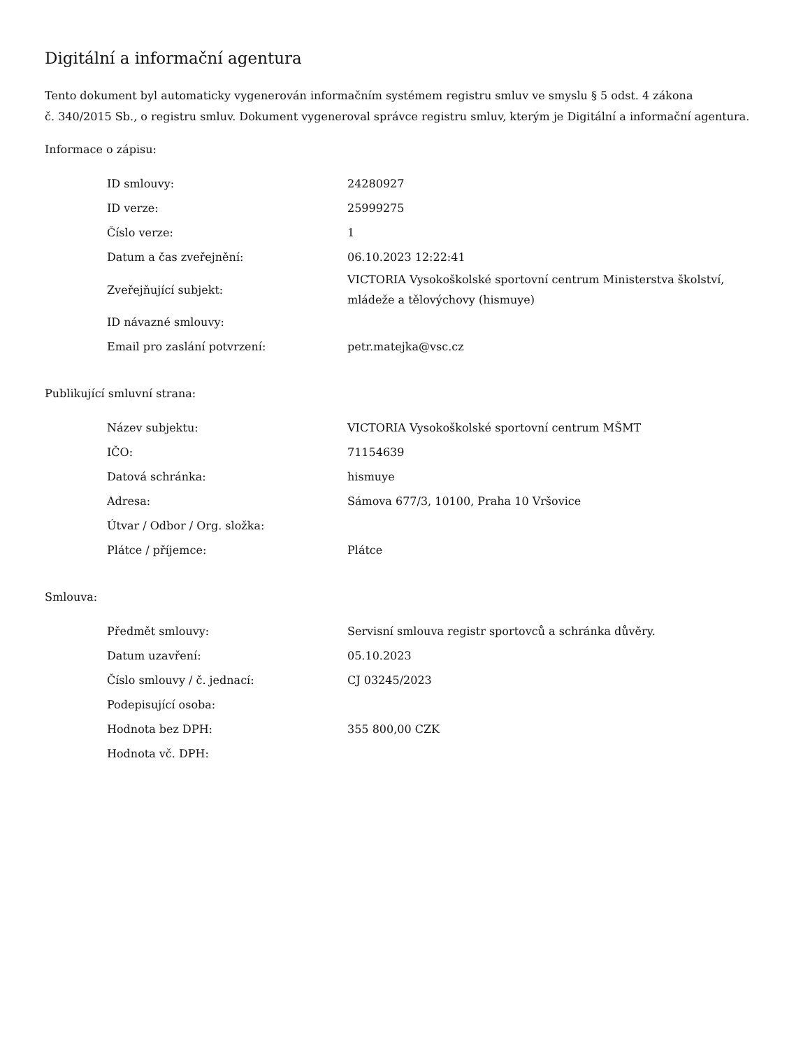Digitální a informační agentura
Tento dokument byl automaticky vygenerován informačním systémem registru smluv ve smyslu § 5 odst. 4 zákona
č. 340/2015 Sb., o registru smluv. Dokument vygeneroval správce registru smluv, kterým je Digitální a informační agentura.
Informace o zápisu:
| ID smlouvy: | 24280927 |
| ID verze: | 25999275 |
| Číslo verze: | 1 |
| Datum a čas zveřejnění: | 06.10.2023 12:22:41 |
| Zveřejňující subjekt: | VICTORIA Vysokoškolské sportovní centrum Ministerstva školství, mládeže a tělovýchovy (hismuye) |
| ID návazné smlouvy: | |
| Email pro zaslání potvrzení: | petr.matejka@vsc.cz |
Publikující smluvní strana:
| Název subjektu: | VICTORIA Vysokoškolské sportovní centrum MŠMT |
| IČO: | 71154639 |
| Datová schránka: | hismuye |
| Adresa: | Sámova 677/3, 10100, Praha 10 Vršovice |
| Útvar / Odbor / Org. složka: | |
| Plátce / příjemce: | Plátce |
Smlouva:
| Předmět smlouvy: | Servisní smlouva registr sportovců a schránka důvěry. |
| Datum uzavření: | 05.10.2023 |
| Číslo smlouvy / č. jednací: | CJ 03245/2023 |
| Podepisující osoba: | |
| Hodnota bez DPH: | 355 800,00 CZK |
| Hodnota vč. DPH: | |